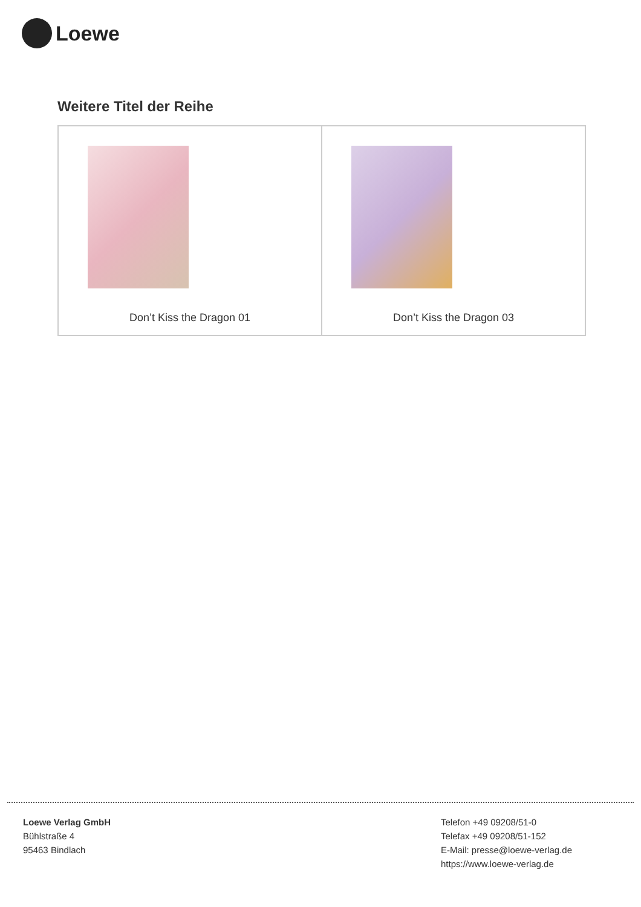Loewe
Weitere Titel der Reihe
| Don’t Kiss the Dragon 01 | Don’t Kiss the Dragon 03 |
Loewe Verlag GmbH
Bühlstraße 4
95463 Bindlach
Telefon +49 09208/51-0
Telefax +49 09208/51-152
E-Mail: presse@loewe-verlag.de
https://www.loewe-verlag.de